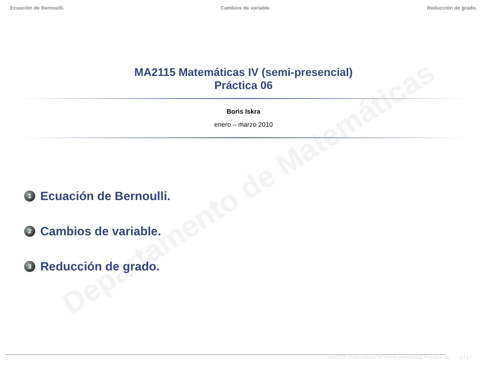Departamento de Matemáticas
Ecuación de Bernoulli. Cambios de variable. Reducción de grado.
MA2115 Matemáticas IV (semi-presencial)
Práctica 06
Boris Iskra
enero – marzo 2010
1 Ecuación de Bernoulli.
2 Cambios de variable.
3 Reducción de grado.
MA2115 Matemáticas IV (semi-presencial) Práctica 06 1 / 17